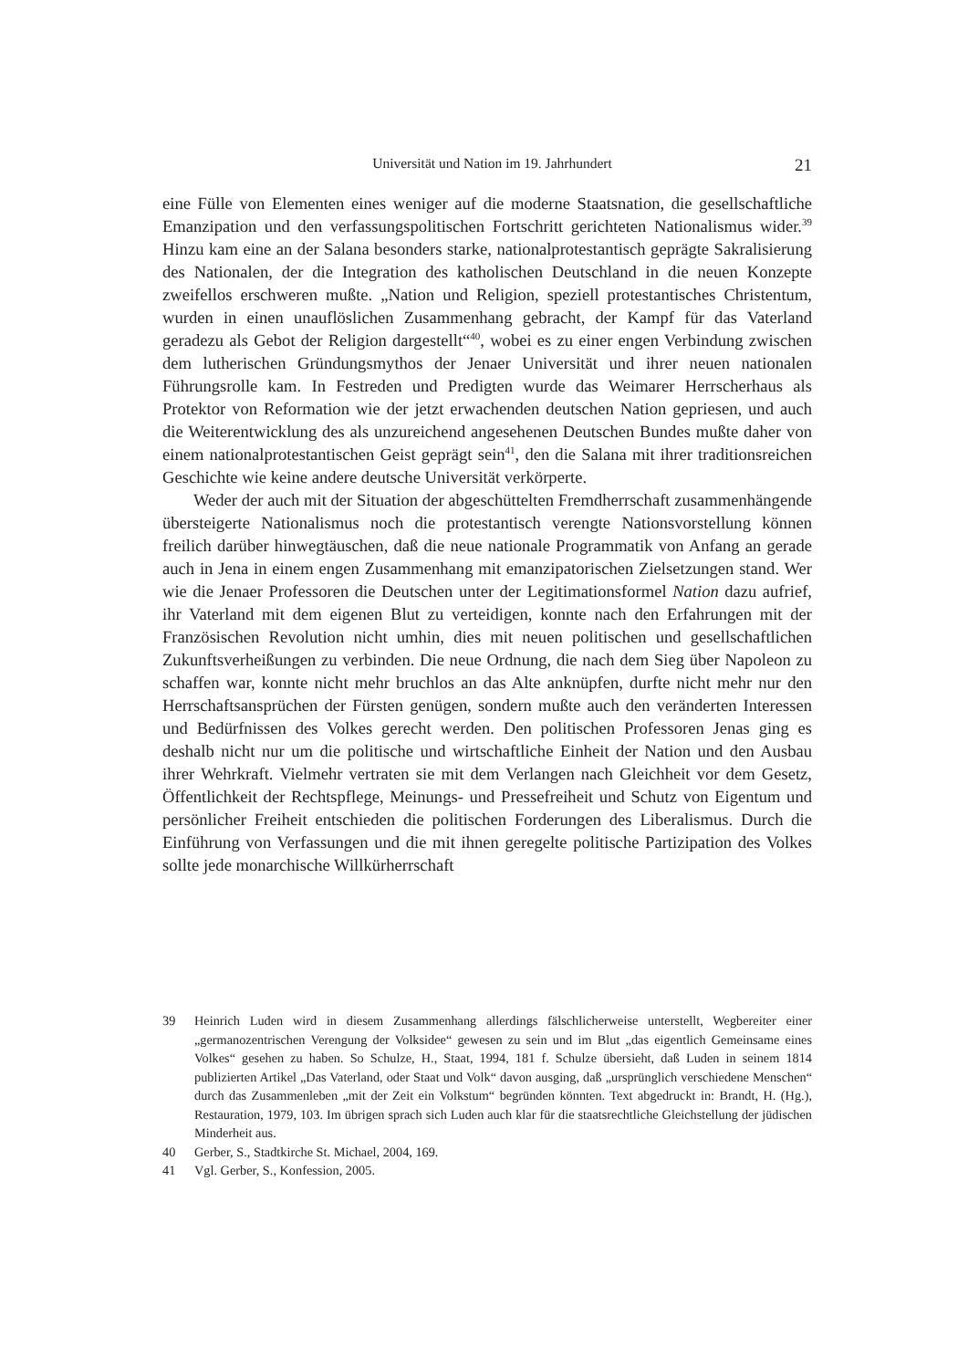Universität und Nation im 19. Jahrhundert 21
eine Fülle von Elementen eines weniger auf die moderne Staatsnation, die gesellschaftliche Emanzipation und den verfassungspolitischen Fortschritt gerichteten Nationalismus wider.<sup>39</sup> Hinzu kam eine an der Salana besonders starke, nationalprotestantisch geprägte Sakralisierung des Nationalen, der die Integration des katholischen Deutschland in die neuen Konzepte zweifellos erschweren mußte. „Nation und Religion, speziell protestantisches Christentum, wurden in einen unauflöslichen Zusammenhang gebracht, der Kampf für das Vaterland geradezu als Gebot der Religion dargestellt“<sup>40</sup>, wobei es zu einer engen Verbindung zwischen dem lutherischen Gründungsmythos der Jenaer Universität und ihrer neuen nationalen Führungsrolle kam. In Festreden und Predigten wurde das Weimarer Herrscherhaus als Protektor von Reformation wie der jetzt erwachenden deutschen Nation gepriesen, und auch die Weiterentwicklung des als unzureichend angesehenen Deutschen Bundes mußte daher von einem nationalprotestantischen Geist geprägt sein<sup>41</sup>, den die Salana mit ihrer traditionsreichen Geschichte wie keine andere deutsche Universität verkörperte.
Weder der auch mit der Situation der abgeschüttelten Fremdherrschaft zusammenhängende übersteigerte Nationalismus noch die protestantisch verengte Nationsvorstellung können freilich darüber hinwegtäuschen, daß die neue nationale Programmatik von Anfang an gerade auch in Jena in einem engen Zusammenhang mit emanzipatorischen Zielsetzungen stand. Wer wie die Jenaer Professoren die Deutschen unter der Legitimationsformel Nation dazu aufrief, ihr Vaterland mit dem eigenen Blut zu verteidigen, konnte nach den Erfahrungen mit der Französischen Revolution nicht umhin, dies mit neuen politischen und gesellschaftlichen Zukunftsverheißungen zu verbinden. Die neue Ordnung, die nach dem Sieg über Napoleon zu schaffen war, konnte nicht mehr bruchlos an das Alte anknüpfen, durfte nicht mehr nur den Herrschaftsansprüchen der Fürsten genügen, sondern mußte auch den veränderten Interessen und Bedürfnissen des Volkes gerecht werden. Den politischen Professoren Jenas ging es deshalb nicht nur um die politische und wirtschaftliche Einheit der Nation und den Ausbau ihrer Wehrkraft. Vielmehr vertraten sie mit dem Verlangen nach Gleichheit vor dem Gesetz, Öffentlichkeit der Rechtspflege, Meinungs- und Pressefreiheit und Schutz von Eigentum und persönlicher Freiheit entschieden die politischen Forderungen des Liberalismus. Durch die Einführung von Verfassungen und die mit ihnen geregelte politische Partizipation des Volkes sollte jede monarchische Willkürherrschaft
39 Heinrich Luden wird in diesem Zusammenhang allerdings fälschlicherweise unterstellt, Wegbereiter einer „germanozentrischen Verengung der Volksidee“ gewesen zu sein und im Blut „das eigentlich Gemeinsame eines Volkes“ gesehen zu haben. So Schulze, H., Staat, 1994, 181 f. Schulze übersieht, daß Luden in seinem 1814 publizierten Artikel „Das Vaterland, oder Staat und Volk“ davon ausging, daß „ursprünglich verschiedene Menschen“ durch das Zusammenleben „mit der Zeit ein Volkstum“ begründen könnten. Text abgedruckt in: Brandt, H. (Hg.), Restauration, 1979, 103. Im übrigen sprach sich Luden auch klar für die staatsrechtliche Gleichstellung der jüdischen Minderheit aus.
40 Gerber, S., Stadtkirche St. Michael, 2004, 169.
41 Vgl. Gerber, S., Konfession, 2005.